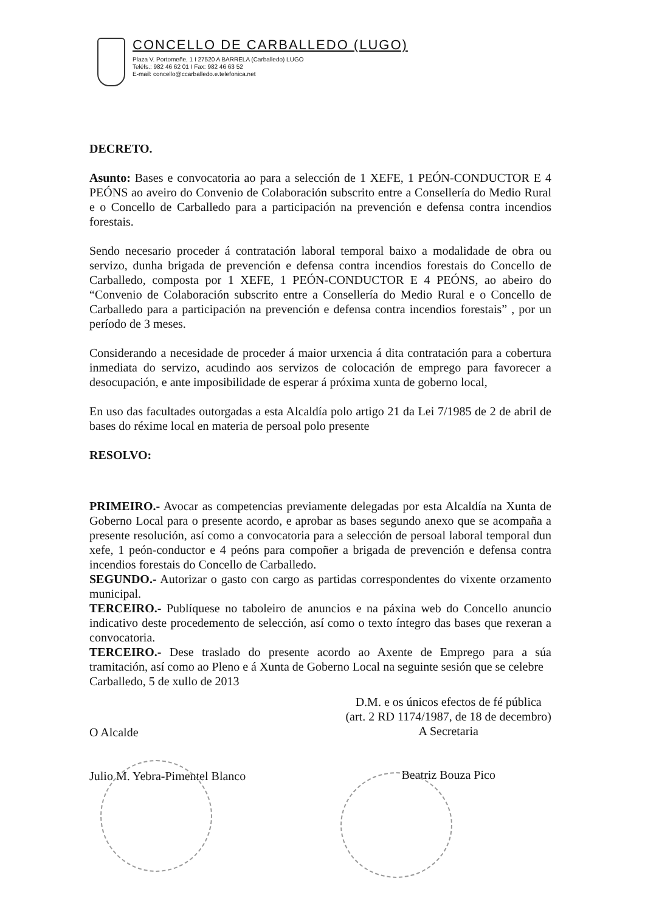CONCELLO DE CARBALLEDO (LUGO)
Plaza V. Portomeñe, 1 I 27520 A BARRELA (Carballedo) LUGO
Teléfs.: 982 46 62 01 I Fax: 982 46 63 52
E-mail: concello@ccarballedo.e.telefonica.net
DECRETO.
Asunto: Bases e convocatoria ao para a selección de 1 XEFE, 1 PEÓN-CONDUCTOR E 4 PEÓNS ao aveiro do Convenio de Colaboración subscrito entre a Consellería do Medio Rural e o Concello de Carballedo para a participación na prevención e defensa contra incendios forestais.
Sendo necesario proceder á contratación laboral temporal baixo a modalidade de obra ou servizo, dunha brigada de prevención e defensa contra incendios forestais do Concello de Carballedo, composta por 1 XEFE, 1 PEÓN-CONDUCTOR E 4 PEÓNS, ao abeiro do “Convenio de Colaboración subscrito entre a Consellería do Medio Rural e o Concello de Carballedo para a participación na prevención e defensa contra incendios forestais” , por un período de 3 meses.
Considerando a necesidade de proceder á maior urxencia á dita contratación para a cobertura inmediata do servizo, acudindo aos servizos de colocación de emprego para favorecer a desocupación, e ante imposibilidade de esperar á próxima xunta de goberno local,
En uso das facultades outorgadas a esta Alcaldía polo artigo 21 da Lei 7/1985 de 2 de abril de bases do réxime local en materia de persoal polo presente
RESOLVO:
PRIMEIRO.- Avocar as competencias previamente delegadas por esta Alcaldía na Xunta de Goberno Local para o presente acordo, e aprobar as bases segundo anexo que se acompaña a presente resolución, así como a convocatoria para a selección de persoal laboral temporal dun xefe, 1 peón-conductor e 4 peóns para compoñer a brigada de prevención e defensa contra incendios forestais do Concello de Carballedo.
SEGUNDO.- Autorizar o gasto con cargo as partidas correspondentes do vixente orzamento municipal.
TERCEIRO.- Publíquese no taboleiro de anuncios e na páxina web do Concello anuncio indicativo deste procedemento de selección, así como o texto íntegro das bases que rexeran a convocatoria.
TERCEIRO.- Dese traslado do presente acordo ao Axente de Emprego para a súa tramitación, así como ao Pleno e á Xunta de Goberno Local na seguinte sesión que se celebre
Carballedo, 5 de xullo de 2013
O Alcalde
Julio M. Yebra-Pimentel Blanco
D.M. e os únicos efectos de fé pública
(art. 2 RD 1174/1987, de 18 de decembro)
A Secretaria
Beatriz Bouza Pico